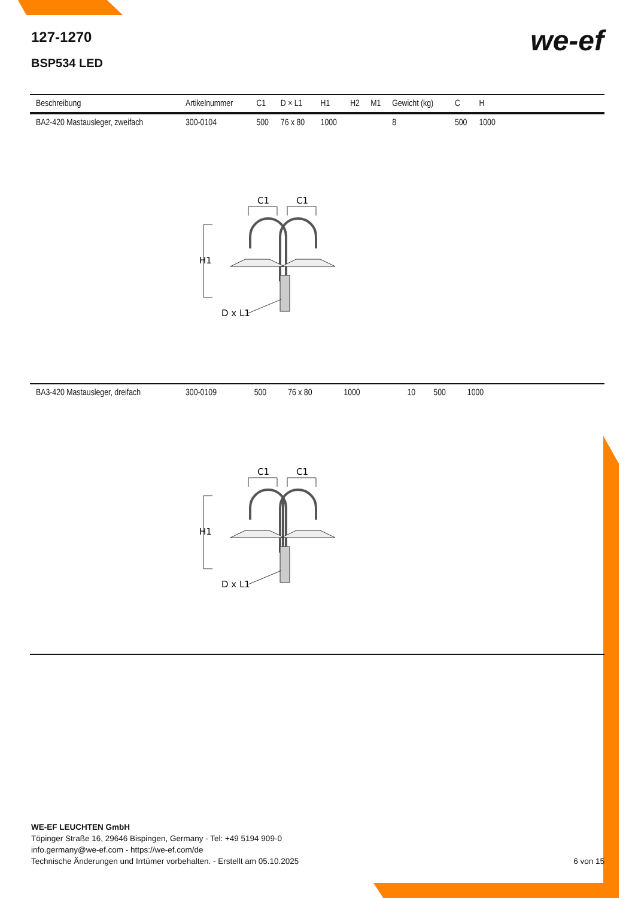127-1270
BSP534 LED
we-ef
| Beschreibung | Artikelnummer | C1 | D × L1 | H1 | H2 | M1 | Gewicht (kg) | C | H | |
| --- | --- | --- | --- | --- | --- | --- | --- | --- | --- | --- |
| BA2-420 Mastausleger, zweifach | 300-0104 | 500 | 76 x 80 | 1000 | | | 8 | 500 | 1000 | |
C1
C1
H1
D x L1
| BA3-420 Mastausleger, dreifach | 300-0109 | 500 | 76 x 80 | 1000 | | | 10 | 500 | 1000 | |
C1
C1
H1
D x L1
WE-EF LEUCHTEN GmbH
Töpinger Straße 16, 29646 Bispingen, Germany - Tel: +49 5194 909-0
info.germany@we-ef.com - https://we-ef.com/de
Technische Änderungen und Irrtümer vorbehalten. - Erstellt am 05.10.2025 6 von 15